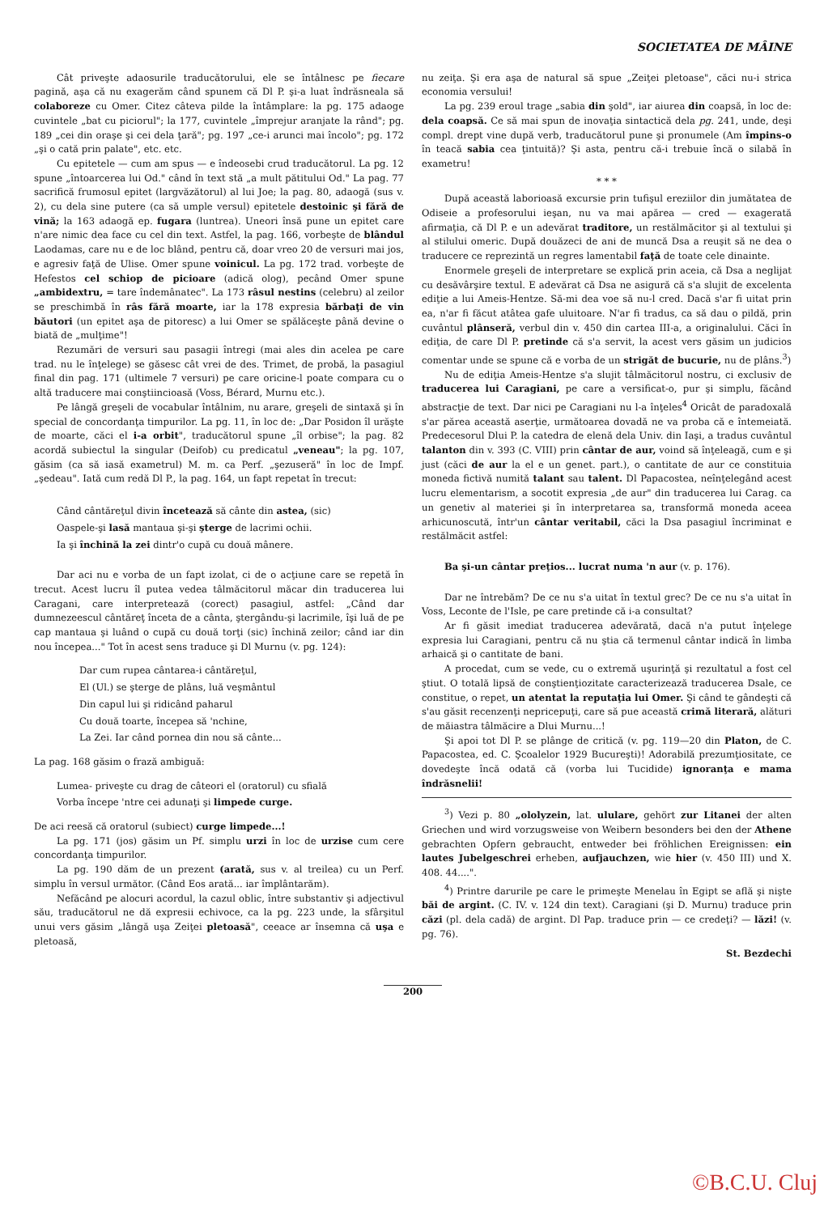SOCIETATEA DE MÂINE
Cât priveşte adaosurile traducătorului, ele se întâlnesc pe fiecare pagină, aşa că nu exagerăm când spunem că Dl P. şi-a luat îndrăsneala să colaboreze cu Omer. Citez câteva pilde la întâmplare: la pg. 175 adaoge cuvintele „bat cu piciorul"; la 177, cuvintele „împrejur aranjate la rând"; pg. 189 „cei din oraşe şi cei dela ţară"; pg. 197 „ce-i arunci mai încolo"; pg. 172 „şi o cată prin palate", etc. etc.
Cu epitetele — cum am spus — e îndeosebi crud traducătorul. La pg. 12 spune „întoarcerea lui Od." când în text stă „a mult pătitului Od." La pag. 77 sacrifică frumosul epitet (largvăzătorul) al lui Joe; la pag. 80, adaogă (sus v. 2), cu dela sine putere (ca să umple versul) epitetele destoinic şi fără de vină; la 163 adaogă ep. fugara (luntrea). Uneori însă pune un epitet care n'are nimic dea face cu cel din text. Astfel, la pag. 166, vorbeşte de blândul Laodamas, care nu e de loc blând, pentru că, doar vreo 20 de versuri mai jos, e agresiv faţă de Ulise. Omer spune voinicul. La pg. 172 trad. vorbeşte de Hefestos cel schiop de picioare (adică olog), pecând Omer spune „ambidextru, = tare îndemânatec". La 173 râsul nestins (celebru) al zeilor se preschimbă în râs fără moarte, iar la 178 expresia bărbaţi de vin băutori (un epitet aşa de pitoresc) a lui Omer se spălăceşte până devine o biată de „mulţime"!
Rezumări de versuri sau pasagii întregi (mai ales din acelea pe care trad. nu le înţelege) se găsesc cât vrei de des. Trimet, de probă, la pasagiul final din pag. 171 (ultimele 7 versuri) pe care oricine-l poate compara cu o altă traducere mai conştiincioasă (Voss, Bérard, Murnu etc.).
Pe lângă greşeli de vocabular întâlnim, nu arare, greşeli de sintaxă şi în special de concordanţa timpurilor. La pg. 11, în loc de: „Dar Posidon îl urăşte de moarte, căci el i-a orbit", traducătorul spune „îl orbise"; la pag. 82 acordă subiectul la singular (Deifob) cu predicatul „veneau"; la pg. 107, găsim (ca să iasă exametrul) M. m. ca Perf. „şezuseră" în loc de Impf. „şedeau". Iată cum redă Dl P., la pag. 164, un fapt repetat în trecut:
Când cântăreţul divin încetează să cânte din astea, (sic)
Oaspele-şi lasă mantaua şi-şi şterge de lacrimi ochii.
Ia şi închină la zei dintr'o cupă cu două mânere.
Dar aci nu e vorba de un fapt izolat, ci de o acţiune care se repetă în trecut. Acest lucru îl putea vedea tâlmăcitorul măcar din traducerea lui Caragani, care interpretează (corect) pasagiul, astfel: „Când dar dumnezeescul cântăreţ înceta de a cânta, ştergându-şi lacrimile, îşi luă de pe cap mantaua şi luând o cupă cu două torţi (sic) închină zeilor; când iar din nou începea..." Tot în acest sens traduce şi Dl Murnu (v. pg. 124):
Dar cum rupea cântarea-i cântăreţul,
El (Ul.) se şterge de plâns, luă veşmântul
Din capul lui şi ridicând paharul
Cu două toarte, începea să 'nchine,
La Zei. Iar când pornea din nou să cânte...
La pag. 168 găsim o frază ambiguă:
Lumea- priveşte cu drag de câteori el (oratorul) cu sfială
Vorba începe 'ntre cei adunaţi şi limpede curge.
De aci reesă că oratorul (subiect) curge limpede...!
La pg. 171 (jos) găsim un Pf. simplu urzi în loc de urzise cum cere concordanţa timpurilor.
La pg. 190 dăm de un prezent (arată, sus v. al treilea) cu un Perf. simplu în versul următor. (Când Eos arată... iar împlântarăm).
Nefăcând pe alocuri acordul, la cazul oblic, între substantiv şi adjectivul său, traducătorul ne dă expresii echivoce, ca la pg. 223 unde, la sfârşitul unui vers găsim „lângă uşa Zeiţei pletoasă", ceeace ar însemna că uşa e pletoasă,
nu zeiţa. Şi era aşa de natural să spue „Zeiţei pletoase", căci nu-i strica economia versului!
La pg. 239 eroul trage „sabia din şold", iar aiurea din coapsă, în loc de: dela coapsă. Ce să mai spun de inovaţia sintactică dela pg. 241, unde, deşi compl. drept vine după verb, traducătorul pune şi pronumele (Am împins-o în teacă sabia cea ţintuită)? Şi asta, pentru că-i trebuie încă o silabă în exametru!
* * *
După această laborioasă excursie prin tufişul ereziilor din jumătatea de Odiseie a profesorului ieşan, nu va mai apărea — cred — exagerată afirmaţia, că Dl P. e un adevărat traditore, un restălmăcitor şi al textului şi al stilului omeric. După douăzeci de ani de muncă Dsa a reuşit să ne dea o traducere ce reprezintă un regres lamentabil faţă de toate cele dinainte.
Enormele greşeli de interpretare se explică prin aceia, că Dsa a neglijat cu desăvârşire textul. E adevărat că Dsa ne asigură că s'a slujit de excelenta ediţie a lui Ameis-Hentze. Să-mi dea voe să nu-l cred. Dacă s'ar fi uitat prin ea, n'ar fi făcut atâtea gafe uluitoare. N'ar fi tradus, ca să dau o pildă, prin cuvântul plânseră, verbul din v. 450 din cartea III-a, a originalului. Căci în ediţia, de care Dl P. pretinde că s'a servit, la acest vers găsim un judicios comentar unde se spune că e vorba de un strigăt de bucurie, nu de plâns.<sup>3</sup>)
Nu de ediţia Ameis-Hentze s'a slujit tâlmăcitorul nostru, ci exclusiv de traducerea lui Caragiani, pe care a versificat-o, pur şi simplu, făcând abstracţie de text. Dar nici pe Caragiani nu l-a înţeles<sup>4</sup> Oricât de paradoxală s'ar părea această aserţie, următoarea dovadă ne va proba că e întemeiată. Predecesorul Dlui P. la catedra de elenă dela Univ. din Iaşi, a tradus cuvântul talanton din v. 393 (C. VIII) prin cântar de aur, voind să înţeleagă, cum e şi just (căci de aur la el e un genet. part.), o cantitate de aur ce constituia moneda fictivă numită talant sau talent. Dl Papacostea, neînţelegând acest lucru elementarism, a socotit expresia „de aur" din traducerea lui Carag. ca un genetiv al materiei şi în interpretarea sa, transformă moneda aceea arhicunoscută, într'un cântar veritabil, căci la Dsa pasagiul încriminat e restălmăcit astfel:
Ba şi-un cântar preţios... lucrat numa 'n aur (v. p. 176).
Dar ne întrebăm? De ce nu s'a uitat în textul grec? De ce nu s'a uitat în Voss, Leconte de l'Isle, pe care pretinde că i-a consultat?
Ar fi găsit imediat traducerea adevărată, dacă n'a putut înţelege expresia lui Caragiani, pentru că nu ştia că termenul cântar indică în limba arhaică şi o cantitate de bani.
A procedat, cum se vede, cu o extremă uşurinţă şi rezultatul a fost cel ştiut. O totală lipsă de conştienţiozitate caracterizează traducerea Dsale, ce constitue, o repet, un atentat la reputaţia lui Omer. Şi când te gândeşti că s'au găsit recenzenţi nepricepuţi, care să pue această crimă literară, alături de măiastra tâlmăcire a Dlui Murnu...!
Şi apoi tot Dl P. se plânge de critică (v. pg. 119—20 din Platon, de C. Papacostea, ed. C. Şcoalelor 1929 Bucureşti)! Adorabilă prezumţiositate, ce dovedeşte încă odată că (vorba lui Tucidide) ignoranţa e mama îndrăsnelii!
<sup>3</sup>) Vezi p. 80 „ololyzein, lat. ululare, gehört zur Litanei der alten Griechen und wird vorzugsweise von Weibern besonders bei den der Athene gebrachten Opfern gebraucht, entweder bei fröhlichen Ereignissen: ein lautes Jubelgeschrei erheben, aufjauchzen, wie hier (v. 450 III) und X. 408. 44....".
<sup>4</sup>) Printre darurile pe care le primeşte Menelau în Egipt se află şi nişte băi de argint. (C. IV. v. 124 din text). Caragiani (şi D. Murnu) traduce prin căzi (pl. dela cadă) de argint. Dl Pap. traduce prin — ce credeţi? — lăzi! (v. pg. 76).
St. Bezdechi
200
©B.C.U. Cluj